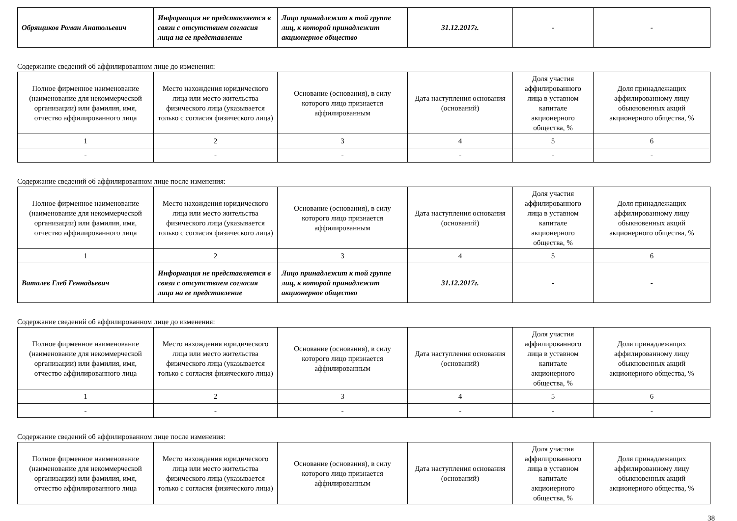| Обрящиков Роман Анатольевич | Информация не представляется в связи с отсутствием согласия лица на ее представление | Лицо принадлежит к той группе лиц, к которой принадлежит акционерное общество | 31.12.2017г. | - | - |
Содержание сведений об аффилированном лице до изменения:
| Полное фирменное наименование (наименование для некоммерческой организации) или фамилия, имя, отчество аффилированного лица | Место нахождения юридического лица или место жительства физического лица (указывается только с согласия физического лица) | Основание (основания), в силу которого лицо признается аффилированным | Дата наступления основания (оснований) | Доля участия аффилированного лица в уставном капитале акционерного общества, % | Доля принадлежащих аффилированному лицу обыкновенных акций акционерного общества, % |
| --- | --- | --- | --- | --- | --- |
| 1 | 2 | 3 | 4 | 5 | 6 |
| - | - | - | - | - | - |
Содержание сведений об аффилированном лице после изменения:
| Полное фирменное наименование (наименование для некоммерческой организации) или фамилия, имя, отчество аффилированного лица | Место нахождения юридического лица или место жительства физического лица (указывается только с согласия физического лица) | Основание (основания), в силу которого лицо признается аффилированным | Дата наступления основания (оснований) | Доля участия аффилированного лица в уставном капитале акционерного общества, % | Доля принадлежащих аффилированному лицу обыкновенных акций акционерного общества, % |
| --- | --- | --- | --- | --- | --- |
| 1 | 2 | 3 | 4 | 5 | 6 |
| Ваталев Глеб Геннадьевич | Информация не представляется в связи с отсутствием согласия лица на ее представление | Лицо принадлежит к той группе лиц, к которой принадлежит акционерное общество | 31.12.2017г. | - | - |
Содержание сведений об аффилированном лице до изменения:
| Полное фирменное наименование (наименование для некоммерческой организации) или фамилия, имя, отчество аффилированного лица | Место нахождения юридического лица или место жительства физического лица (указывается только с согласия физического лица) | Основание (основания), в силу которого лицо признается аффилированным | Дата наступления основания (оснований) | Доля участия аффилированного лица в уставном капитале акционерного общества, % | Доля принадлежащих аффилированному лицу обыкновенных акций акционерного общества, % |
| --- | --- | --- | --- | --- | --- |
| 1 | 2 | 3 | 4 | 5 | 6 |
| - | - | - | - | - | - |
Содержание сведений об аффилированном лице после изменения:
| Полное фирменное наименование (наименование для некоммерческой организации) или фамилия, имя, отчество аффилированного лица | Место нахождения юридического лица или место жительства физического лица (указывается только с согласия физического лица) | Основание (основания), в силу которого лицо признается аффилированным | Дата наступления основания (оснований) | Доля участия аффилированного лица в уставном капитале акционерного общества, % | Доля принадлежащих аффилированному лицу обыкновенных акций акционерного общества, % |
| --- | --- | --- | --- | --- | --- |
38